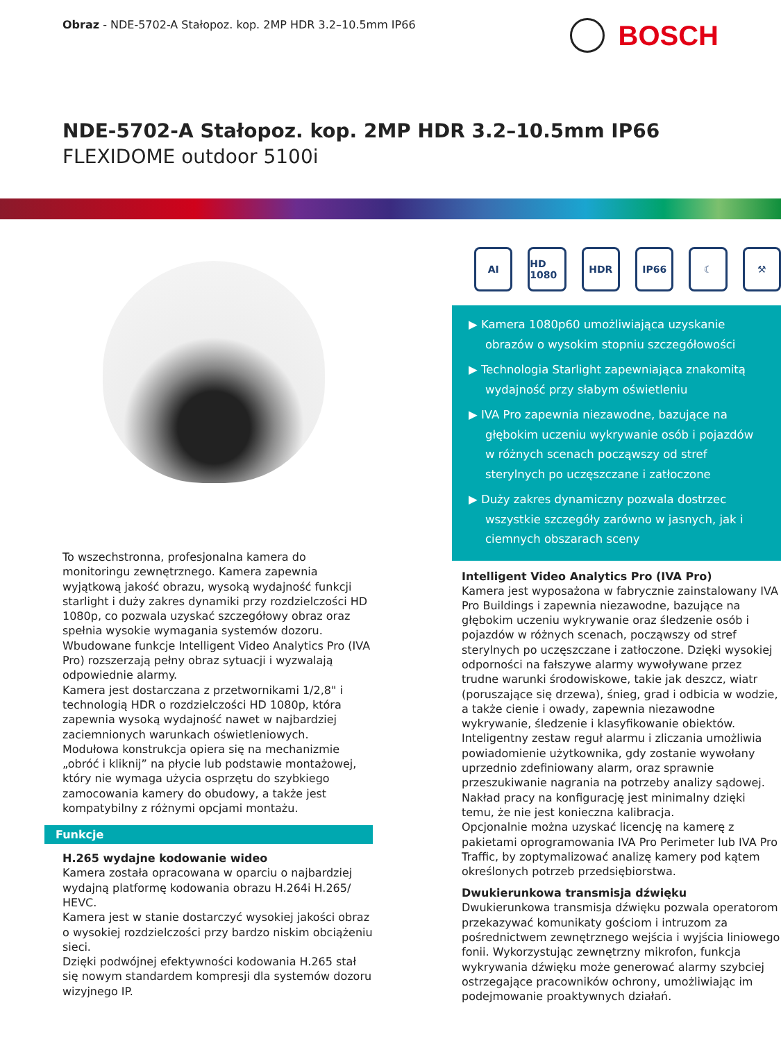Obraz - NDE-5702-A Stałopoz. kop. 2MP HDR 3.2–10.5mm IP66
BOSCH
NDE-5702-A Stałopoz. kop. 2MP HDR 3.2–10.5mm IP66
FLEXIDOME outdoor 5100i
To wszechstronna, profesjonalna kamera do monitoringu zewnętrznego. Kamera zapewnia wyjątkową jakość obrazu, wysoką wydajność funkcji starlight i duży zakres dynamiki przy rozdzielczości HD 1080p, co pozwala uzyskać szczegółowy obraz oraz spełnia wysokie wymagania systemów dozoru. Wbudowane funkcje Intelligent Video Analytics Pro (IVA Pro) rozszerzają pełny obraz sytuacji i wyzwalają odpowiednie alarmy.
Kamera jest dostarczana z przetwornikami 1/2,8" i technologią HDR o rozdzielczości HD 1080p, która zapewnia wysoką wydajność nawet w najbardziej zaciemnionych warunkach oświetleniowych.
Modułowa konstrukcja opiera się na mechanizmie „obróć i kliknij” na płycie lub podstawie montażowej, który nie wymaga użycia osprzętu do szybkiego zamocowania kamery do obudowy, a także jest kompatybilny z różnymi opcjami montażu.
Funkcje
H.265 wydajne kodowanie wideo
Kamera została opracowana w oparciu o najbardziej wydajną platformę kodowania obrazu H.264i H.265/ HEVC.
Kamera jest w stanie dostarczyć wysokiej jakości obraz o wysokiej rozdzielczości przy bardzo niskim obciążeniu sieci.
Dzięki podwójnej efektywności kodowania H.265 stał się nowym standardem kompresji dla systemów dozoru wizyjnego IP.
AI HD 1080 HDR IP66 ☾ ⚒
▶ Kamera 1080p60 umożliwiająca uzyskanie obrazów o wysokim stopniu szczegółowości
▶ Technologia Starlight zapewniająca znakomitą wydajność przy słabym oświetleniu
▶ IVA Pro zapewnia niezawodne, bazujące na głębokim uczeniu wykrywanie osób i pojazdów w różnych scenach począwszy od stref sterylnych po uczęszczane i zatłoczone
▶ Duży zakres dynamiczny pozwala dostrzec wszystkie szczegóły zarówno w jasnych, jak i ciemnych obszarach sceny
Intelligent Video Analytics Pro (IVA Pro)
Kamera jest wyposażona w fabrycznie zainstalowany IVA Pro Buildings i zapewnia niezawodne, bazujące na głębokim uczeniu wykrywanie oraz śledzenie osób i pojazdów w różnych scenach, począwszy od stref sterylnych po uczęszczane i zatłoczone. Dzięki wysokiej odporności na fałszywe alarmy wywoływane przez trudne warunki środowiskowe, takie jak deszcz, wiatr (poruszające się drzewa), śnieg, grad i odbicia w wodzie, a także cienie i owady, zapewnia niezawodne wykrywanie, śledzenie i klasyfikowanie obiektów.
Inteligentny zestaw reguł alarmu i zliczania umożliwia powiadomienie użytkownika, gdy zostanie wywołany uprzednio zdefiniowany alarm, oraz sprawnie przeszukiwanie nagrania na potrzeby analizy sądowej. Nakład pracy na konfigurację jest minimalny dzięki temu, że nie jest konieczna kalibracja.
Opcjonalnie można uzyskać licencję na kamerę z pakietami oprogramowania IVA Pro Perimeter lub IVA Pro Traffic, by zoptymalizować analizę kamery pod kątem określonych potrzeb przedsiębiorstwa.
Dwukierunkowa transmisja dźwięku
Dwukierunkowa transmisja dźwięku pozwala operatorom przekazywać komunikaty gościom i intruzom za pośrednictwem zewnętrznego wejścia i wyjścia liniowego fonii. Wykorzystując zewnętrzny mikrofon, funkcja wykrywania dźwięku może generować alarmy szybciej ostrzegające pracowników ochrony, umożliwiając im podejmowanie proaktywnych działań.